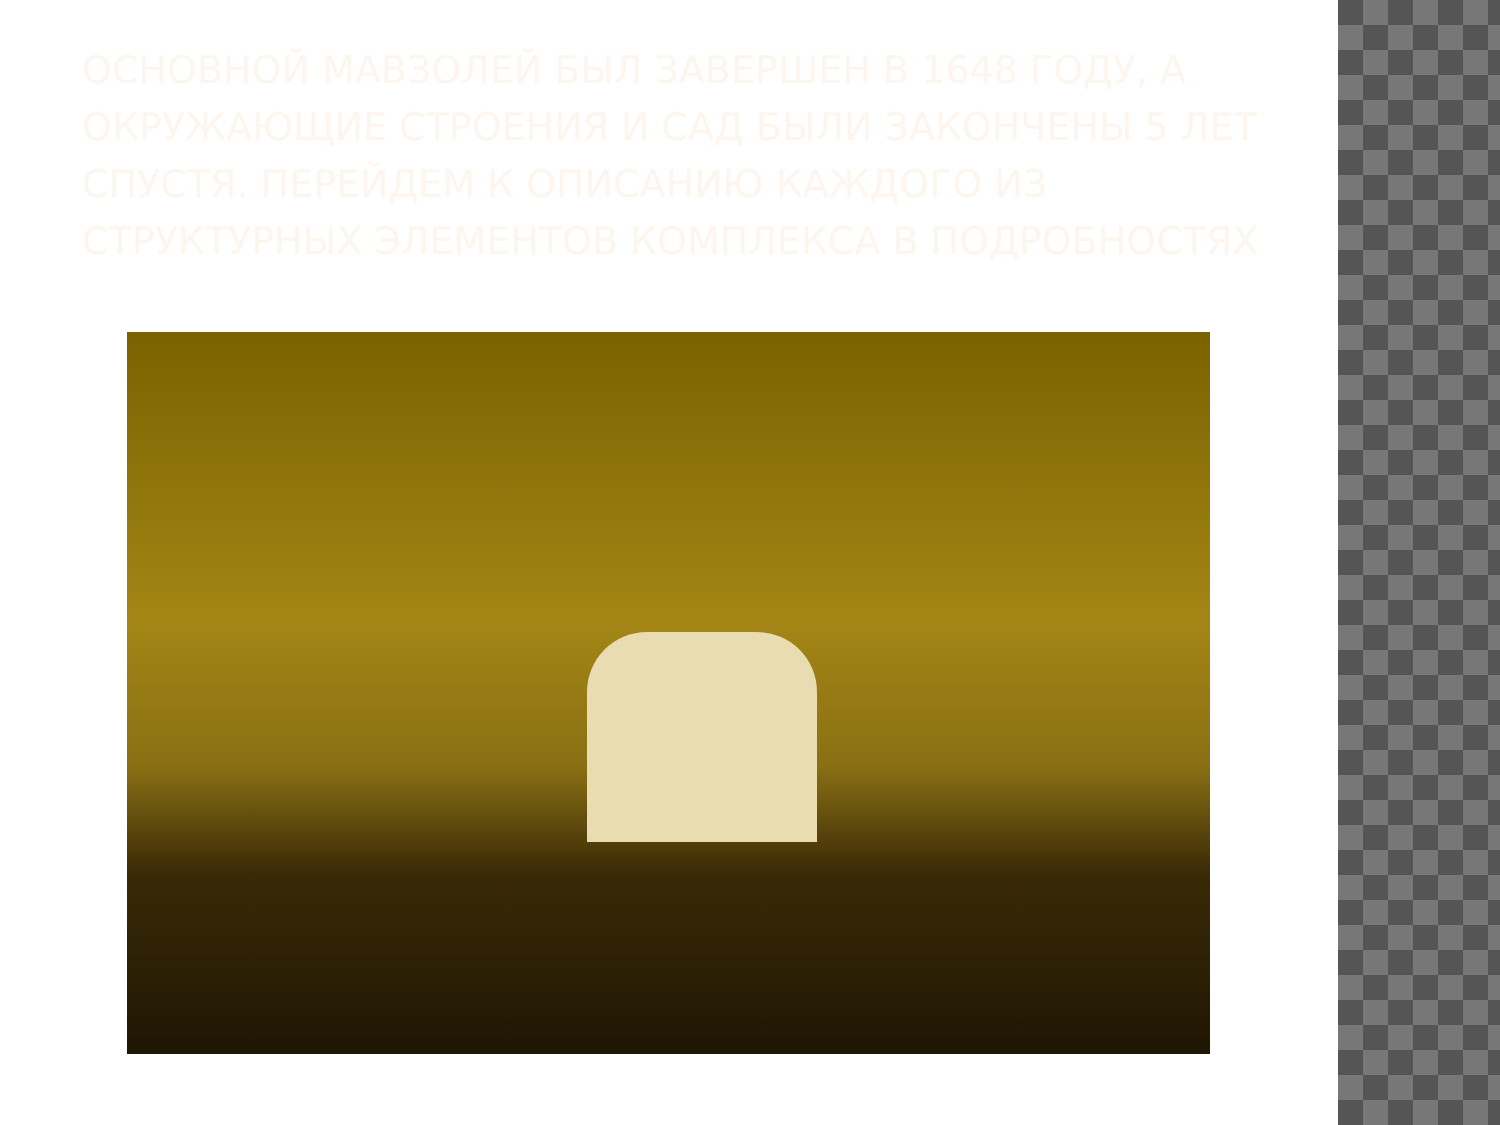ОСНОВНОЙ МАВЗОЛЕЙ БЫЛ ЗАВЕРШЕН В 1648 ГОДУ, А ОКРУЖАЮЩИЕ СТРОЕНИЯ И САД БЫЛИ ЗАКОНЧЕНЫ 5 ЛЕТ СПУСТЯ. ПЕРЕЙДЕМ К ОПИСАНИЮ КАЖДОГО ИЗ СТРУКТУРНЫХ ЭЛЕМЕНТОВ КОМПЛЕКСА В ПОДРОБНОСТЯХ